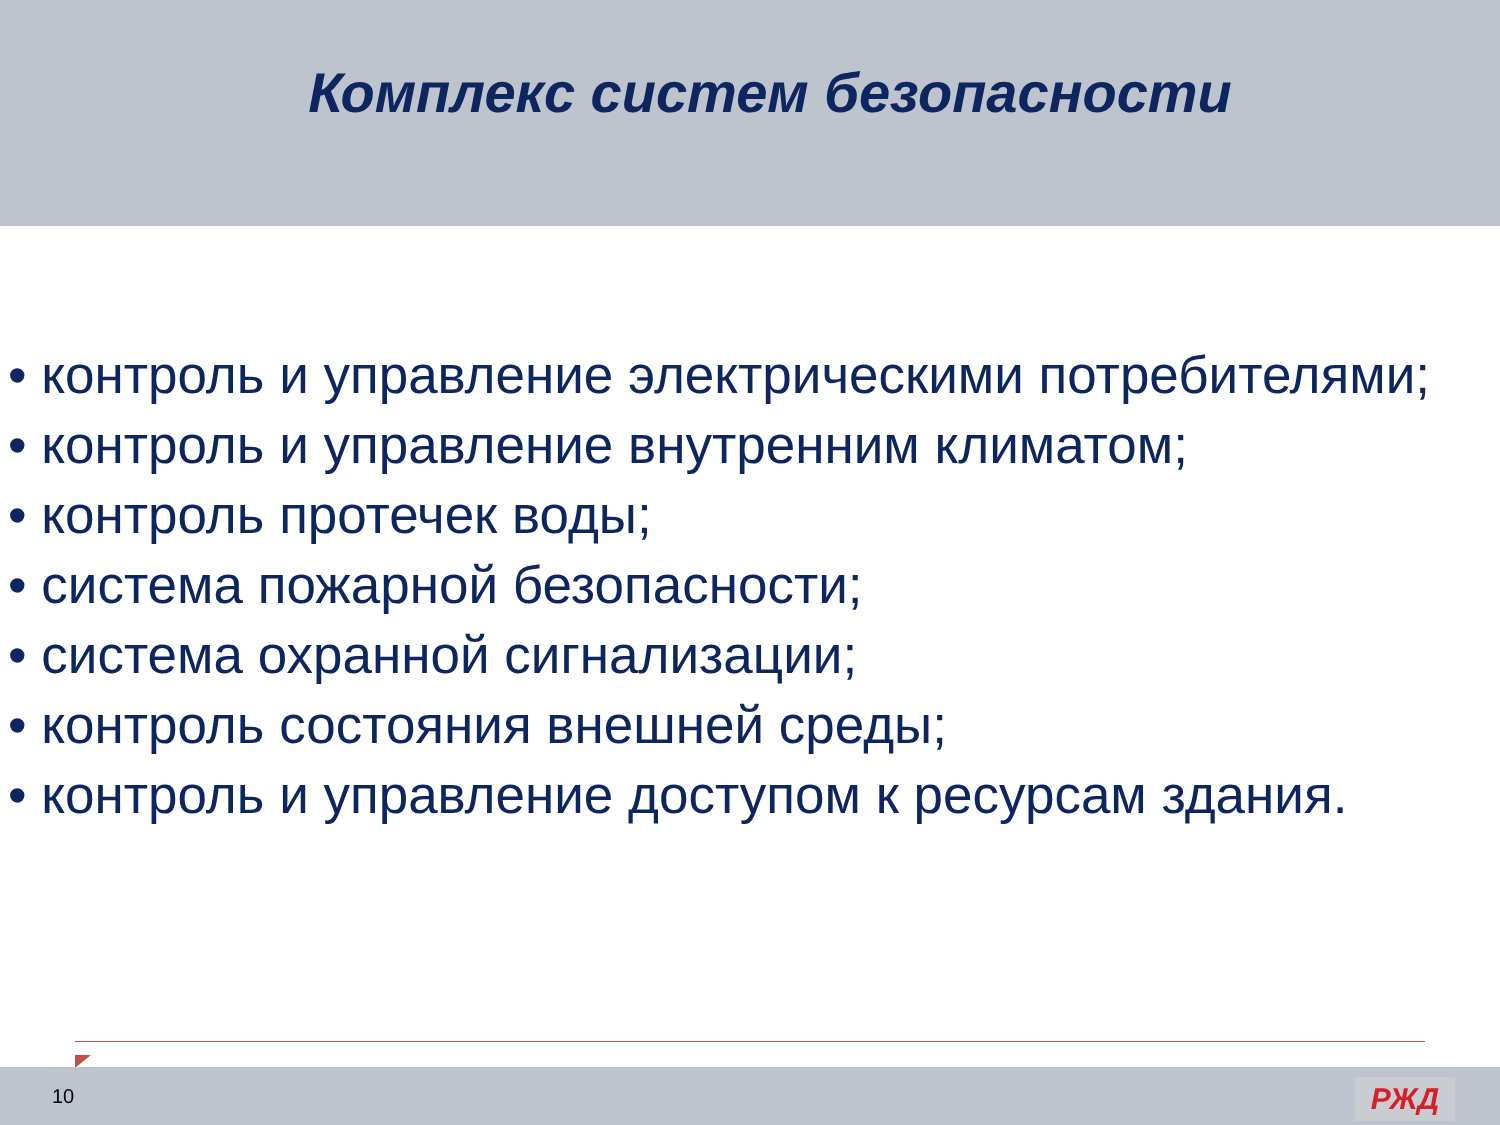Комплекс систем безопасности
• контроль и управление электрическими потребителями;
• контроль и управление внутренним климатом;
• контроль протечек воды;
• система пожарной безопасности;
• система охранной сигнализации;
• контроль состояния внешней среды;
• контроль и управление доступом к ресурсам здания.
10 РЖД